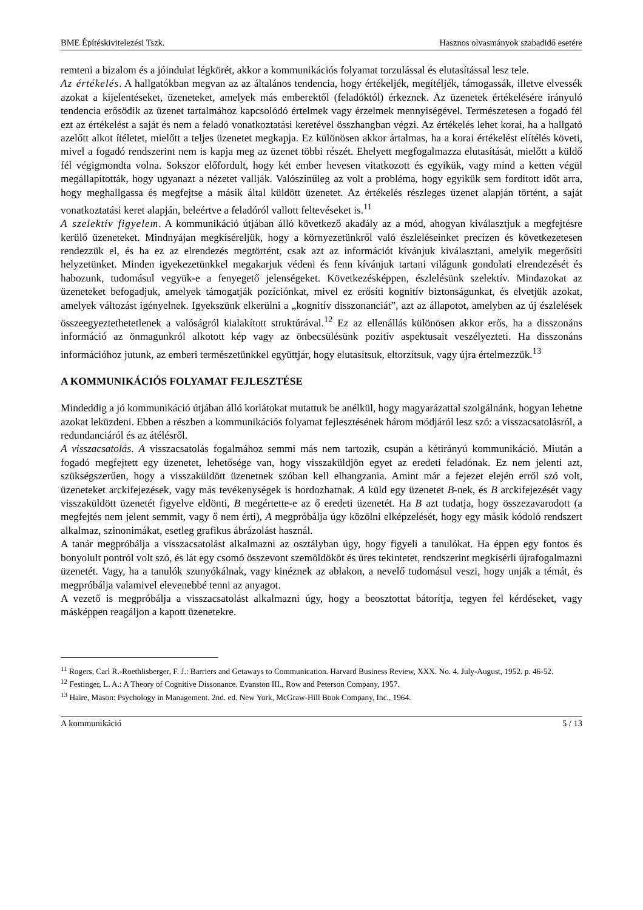BME Építéskivitelezési Tszk. Hasznos olvasmányok szabadidő esetére
remteni a bizalom és a jóindulat légkörét, akkor a kommunikációs folyamat torzulással és elutasítással lesz tele.
Az értékelés. A hallgatókban megvan az az általános tendencia, hogy értékeljék, megítéljék, támogassák, illetve elvessék azokat a kijelentéseket, üzeneteket, amelyek más emberektől (feladóktól) érkeznek. Az üzenetek értékelésére irányuló tendencia erősödik az üzenet tartalmához kapcsolódó értelmek vagy érzelmek mennyiségével. Természetesen a fogadó fél ezt az értékelést a saját és nem a feladó vonatkoztatási keretével összhangban végzi. Az értékelés lehet korai, ha a hallgató azelőtt alkot ítéletet, mielőtt a teljes üzenetet megkapja. Ez különösen akkor ártalmas, ha a korai értékelést elítélés követi, mivel a fogadó rendszerint nem is kapja meg az üzenet többi részét. Ehelyett megfogalmazza elutasítását, mielőtt a küldő fél végigmondta volna. Sokszor előfordult, hogy két ember hevesen vitatkozott és egyikük, vagy mind a ketten végül megállapították, hogy ugyanazt a nézetet vallják. Valószínűleg az volt a probléma, hogy egyikük sem fordított időt arra, hogy meghallgassa és megfejtse a másik által küldött üzenetet. Az értékelés részleges üzenet alapján történt, a saját vonatkoztatási keret alapján, beleértve a feladóról vallott feltevéseket is.<sup>11</sup>
A szelektív figyelem. A kommunikáció útjában álló következő akadály az a mód, ahogyan kiválasztjuk a megfejtésre kerülő üzeneteket. Mindnyájan megkíséreljük, hogy a környezetünkről való észleléseinket precízen és következetesen rendezzük el, és ha ez az elrendezés megtörtént, csak azt az információt kívánjuk kiválasztani, amelyik megerősíti helyzetünket. Minden igyekezetünkkel megakarjuk védeni és fenn kívánjuk tartani világunk gondolati elrendezését és habozunk, tudomásul vegyük-e a fenyegető jelenségeket. Következésképpen, észlelésünk szelektív. Mindazokat az üzeneteket befogadjuk, amelyek támogatják pozíciónkat, mivel ez erősíti kognitív biztonságunkat, és elvetjük azokat, amelyek változást igényelnek. Igyekszünk elkerülni a „kognitív disszonanciát”, azt az állapotot, amelyben az új észlelések összeegyeztethetetlenek a valóságról kialakított struktúrával.<sup>12</sup> Ez az ellenállás különösen akkor erős, ha a disszonáns információ az önmagunkról alkotott kép vagy az önbecsülésünk pozitív aspektusait veszélyezteti. Ha disszonáns információhoz jutunk, az emberi természetünkkel együttjár, hogy elutasítsuk, eltorzítsuk, vagy újra értelmezzük.<sup>13</sup>
A KOMMUNIKÁCIÓS FOLYAMAT FEJLESZTÉSE
Mindeddig a jó kommunikáció útjában álló korlátokat mutattuk be anélkül, hogy magyarázattal szolgálnánk, hogyan lehetne azokat leküzdeni. Ebben a részben a kommunikációs folyamat fejlesztésének három módjáról lesz szó: a visszacsatolásról, a redundanciáról és az átélésről.
A visszacsatolás. A visszacsatolás fogalmához semmi más nem tartozik, csupán a kétirányú kommunikáció. Miután a fogadó megfejtett egy üzenetet, lehetősége van, hogy visszaküldjön egyet az eredeti feladónak. Ez nem jelenti azt, szükségszerűen, hogy a visszaküldött üzenetnek szóban kell elhangzania. Amint már a fejezet elején erről szó volt, üzeneteket arckifejezések, vagy más tevékenységek is hordozhatnak. A küld egy üzenetet B-nek, és B arckifejezését vagy visszaküldött üzenetét figyelve eldönti, B megértette-e az ő eredeti üzenetét. Ha B azt tudatja, hogy összezavarodott (a megfejtés nem jelent semmit, vagy ő nem érti), A megpróbálja úgy közölni elképzelését, hogy egy másik kódoló rendszert alkalmaz, szinonimákat, esetleg grafikus ábrázolást használ.
A tanár megpróbálja a visszacsatolást alkalmazni az osztályban úgy, hogy figyeli a tanulókat. Ha éppen egy fontos és bonyolult pontról volt szó, és lát egy csomó összevont szemöldököt és üres tekintetet, rendszerint megkísérli újrafogalmazni üzenetét. Vagy, ha a tanulók szunyókálnak, vagy kinéznek az ablakon, a nevelő tudomásul veszi, hogy unják a témát, és megpróbálja valamivel elevenebbé tenni az anyagot.
A vezető is megpróbálja a visszacsatolást alkalmazni úgy, hogy a beosztottat bátorítja, tegyen fel kérdéseket, vagy másképpen reagáljon a kapott üzenetekre.
<sup>11</sup> Rogers, Carl R.-Roethlisberger, F. J.: Barriers and Getaways to Communication. Harvard Business Review, XXX. No. 4. July-August, 1952. p. 46-52.
<sup>12</sup> Festinger, L. A.: A Theory of Cognitive Dissonance. Evanston III., Row and Peterson Company, 1957.
<sup>13</sup> Haire, Mason: Psychology in Management. 2nd. ed. New York, McGraw-Hill Book Company, Inc., 1964.
A kommunikáció 5 / 13